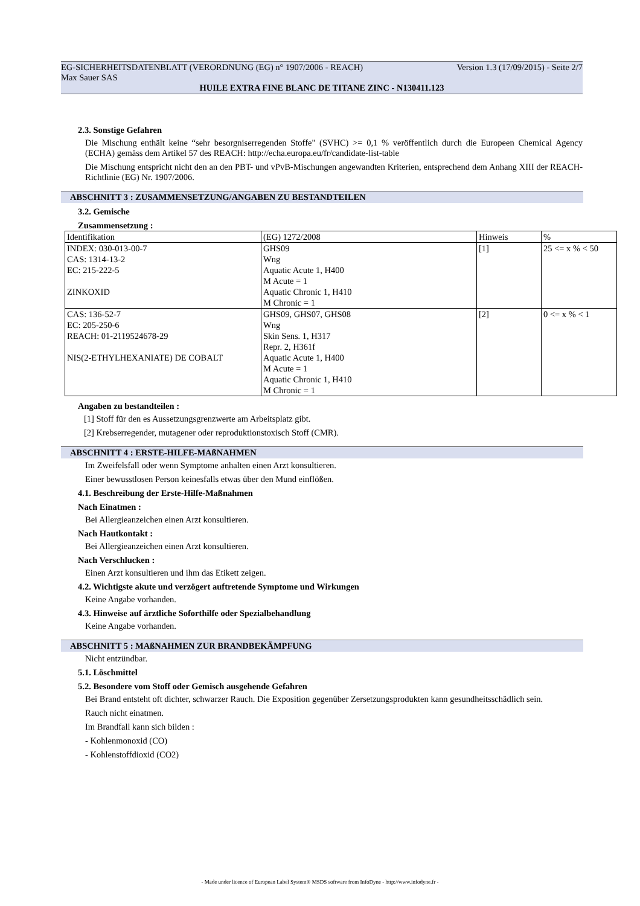EG-SICHERHEITSDATENBLATT (VERORDNUNG (EG) n° 1907/2006 - REACH) Version 1.3 (17/09/2015) - Seite 2/7
Max Sauer SAS
HUILE EXTRA FINE BLANC DE TITANE ZINC - N130411.123
2.3. Sonstige Gefahren
Die Mischung enthält keine “sehr besorgniserregenden Stoffe" (SVHC) >= 0,1 % veröffentlich durch die Europeen Chemical Agency (ECHA) gemäss dem Artikel 57 des REACH: http://echa.europa.eu/fr/candidate-list-table
Die Mischung entspricht nicht den an den PBT- und vPvB-Mischungen angewandten Kriterien, entsprechend dem Anhang XIII der REACH-Richtlinie (EG) Nr. 1907/2006.
ABSCHNITT 3 : ZUSAMMENSETZUNG/ANGABEN ZU BESTANDTEILEN
3.2. Gemische
Zusammensetzung :
| Identifikation | (EG) 1272/2008 | Hinweis | % |
| INDEX: 030-013-00-7 CAS: 1314-13-2 EC: 215-222-5 ZINKOXID | GHS09 Wng Aquatic Acute 1, H400 M Acute = 1 Aquatic Chronic 1, H410 M Chronic = 1 | [1] | 25 <= x % < 50 |
| CAS: 136-52-7 EC: 205-250-6 REACH: 01-2119524678-29 NIS(2-ETHYLHEXANIATE) DE COBALT | GHS09, GHS07, GHS08 Wng Skin Sens. 1, H317 Repr. 2, H361f Aquatic Acute 1, H400 M Acute = 1 Aquatic Chronic 1, H410 M Chronic = 1 | [2] | 0 <= x % < 1 |
Angaben zu bestandteilen :
[1] Stoff für den es Aussetzungsgrenzwerte am Arbeitsplatz gibt.
[2] Krebserregender, mutagener oder reproduktionstoxisch Stoff (CMR).
ABSCHNITT 4 : ERSTE-HILFE-MAßNAHMEN
Im Zweifelsfall oder wenn Symptome anhalten einen Arzt konsultieren.
Einer bewusstlosen Person keinesfalls etwas über den Mund einflößen.
4.1. Beschreibung der Erste-Hilfe-Maßnahmen
Nach Einatmen :
Bei Allergieanzeichen einen Arzt konsultieren.
Nach Hautkontakt :
Bei Allergieanzeichen einen Arzt konsultieren.
Nach Verschlucken :
Einen Arzt konsultieren und ihm das Etikett zeigen.
4.2. Wichtigste akute und verzögert auftretende Symptome und Wirkungen
Keine Angabe vorhanden.
4.3. Hinweise auf ärztliche Soforthilfe oder Spezialbehandlung
Keine Angabe vorhanden.
ABSCHNITT 5 : MAßNAHMEN ZUR BRANDBEKÄMPFUNG
Nicht entzündbar.
5.1. Löschmittel
5.2. Besondere vom Stoff oder Gemisch ausgehende Gefahren
Bei Brand entsteht oft dichter, schwarzer Rauch. Die Exposition gegenüber Zersetzungsprodukten kann gesundheitsschädlich sein.
Rauch nicht einatmen.
Im Brandfall kann sich bilden :
- Kohlenmonoxid (CO)
- Kohlenstoffdioxid (CO2)
- Made under licence of European Label System® MSDS software from InfoDyne - http://www.infodyne.fr -